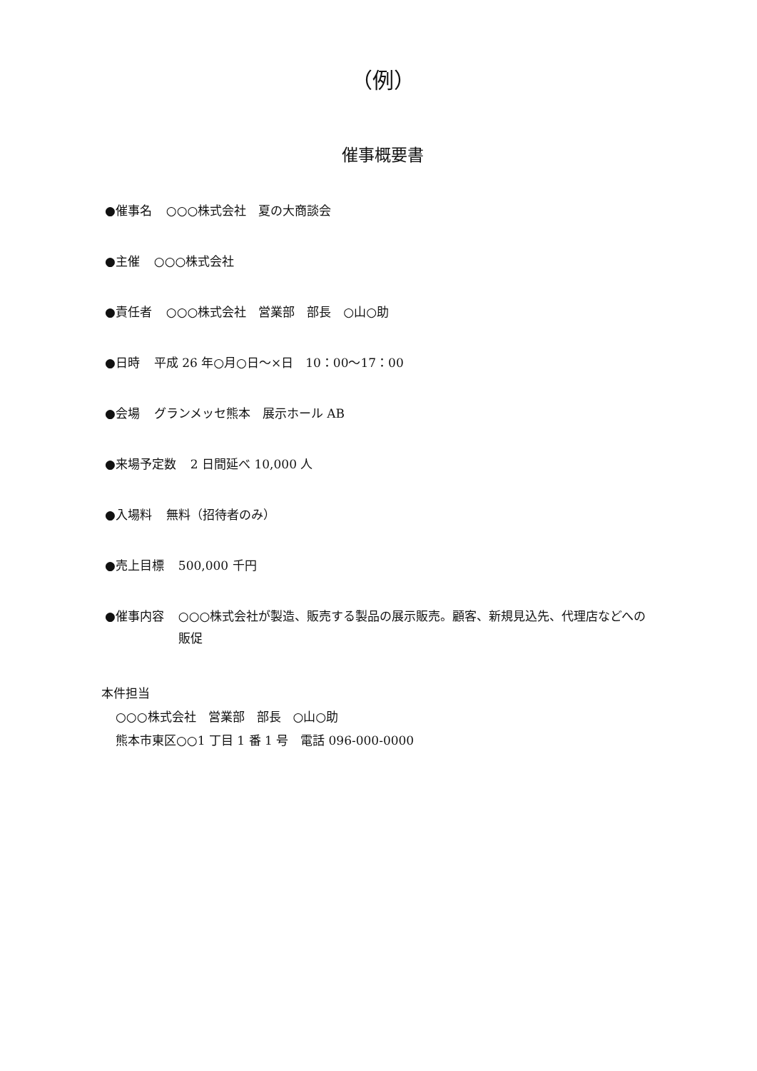（例）
催事概要書
●催事名 ○○○株式会社　夏の大商談会
●主催 ○○○株式会社
●責任者 ○○○株式会社　営業部　部長　○山○助
●日時 平成 26 年○月○日～×日　10：00～17：00
●会場 グランメッセ熊本　展示ホール AB
●来場予定数 2 日間延べ 10,000 人
●入場料 無料（招待者のみ）
●売上目標 500,000 千円
●催事内容 ○○○株式会社が製造、販売する製品の展示販売。顧客、新規見込先、代理店などへの販促
本件担当
○○○株式会社　営業部　部長　○山○助
熊本市東区○○1 丁目 1 番 1 号　電話 096-000-0000